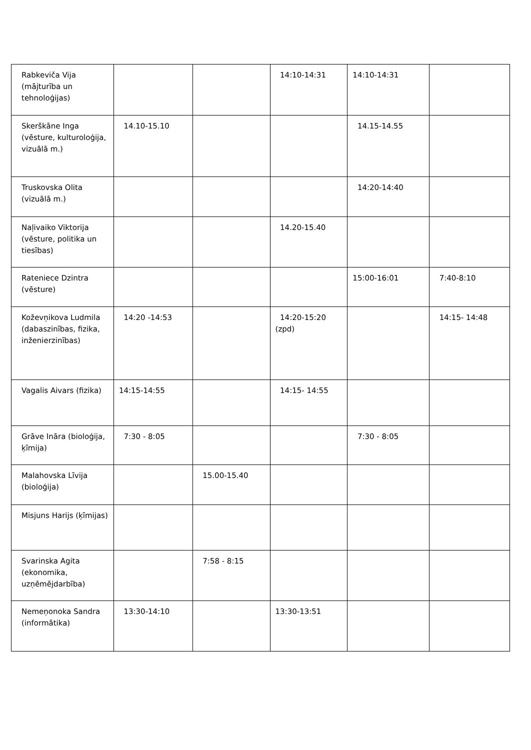| Rabkeviča Vija (mājturība un tehnoloģijas) | | | 14:10-14:31 | 14:10-14:31 | |
| Skerškāne Inga (vēsture, kulturoloģija, vizuālā m.) | 14.10-15.10 | | | 14.15-14.55 | |
| Truskovska Olita (vizuālā m.) | | | | 14:20-14:40 | |
| Naļivaiko Viktorija (vēsture, politika un tiesības) | | | 14.20-15.40 | | |
| Rateniece Dzintra (vēsture) | | | | 15:00-16:01 | 7:40-8:10 |
| Koževņikova Ludmila (dabaszinības, fizika, inženierzinības) | 14:20 -14:53 | | 14:20-15:20 (zpd) | | 14:15- 14:48 |
| Vagalis Aivars (fizika) | 14:15-14:55 | | 14:15- 14:55 | | |
| Grāve Ināra (bioloģija, ķīmija) | 7:30 - 8:05 | | | 7:30 - 8:05 | |
| Malahovska Līvija (bioloģija) | | 15.00-15.40 | | | |
| Misjuns Harijs (ķīmijas) | | | | | |
| Svarinska Agita (ekonomika, uzņēmējdarbība) | | 7:58 - 8:15 | | | |
| Nemeņonoka Sandra (informātika) | 13:30-14:10 | | 13:30-13:51 | | |